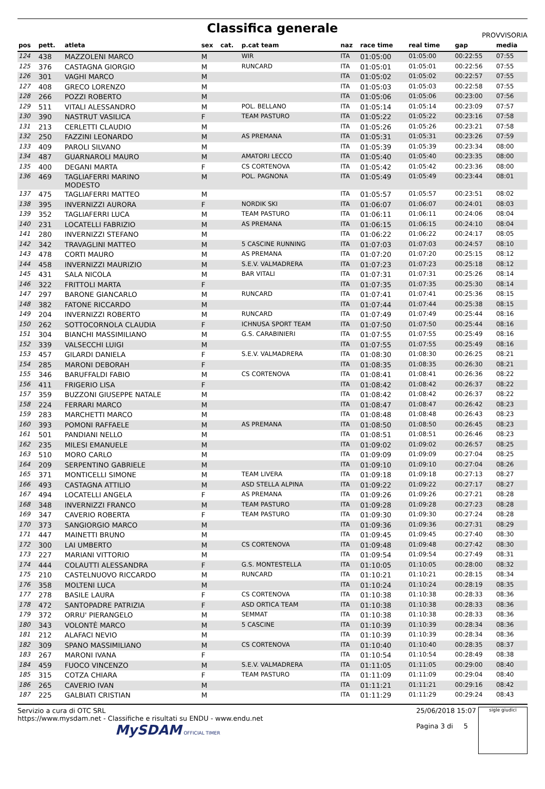Classifica generale
PROVVISORIA
| pos | pett. | atleta | sex | cat. | p.cat team | naz | race time | real time | gap | media |
| --- | --- | --- | --- | --- | --- | --- | --- | --- | --- | --- |
| 124 | 438 | MAZZOLENI MARCO | M | | WIR | ITA | 01:05:00 | 01:05:00 | 00:22:55 | 07:55 |
| 125 | 376 | CASTAGNA GIORGIO | M | | RUNCARD | ITA | 01:05:01 | 01:05:01 | 00:22:56 | 07:55 |
| 126 | 301 | VAGHI MARCO | M | | | ITA | 01:05:02 | 01:05:02 | 00:22:57 | 07:55 |
| 127 | 408 | GRECO LORENZO | M | | | ITA | 01:05:03 | 01:05:03 | 00:22:58 | 07:55 |
| 128 | 266 | POZZI ROBERTO | M | | | ITA | 01:05:06 | 01:05:06 | 00:23:00 | 07:56 |
| 129 | 511 | VITALI ALESSANDRO | M | | POL. BELLANO | ITA | 01:05:14 | 01:05:14 | 00:23:09 | 07:57 |
| 130 | 390 | NASTRUT VASILICA | F | | TEAM PASTURO | ITA | 01:05:22 | 01:05:22 | 00:23:16 | 07:58 |
| 131 | 213 | CERLETTI CLAUDIO | M | | | ITA | 01:05:26 | 01:05:26 | 00:23:21 | 07:58 |
| 132 | 250 | FAZZINI LEONARDO | M | | AS PREMANA | ITA | 01:05:31 | 01:05:31 | 00:23:26 | 07:59 |
| 133 | 409 | PAROLI SILVANO | M | | | ITA | 01:05:39 | 01:05:39 | 00:23:34 | 08:00 |
| 134 | 487 | GUARNAROLI MAURO | M | | AMATORI LECCO | ITA | 01:05:40 | 01:05:40 | 00:23:35 | 08:00 |
| 135 | 400 | DEGANI MARTA | F | | CS CORTENOVA | ITA | 01:05:42 | 01:05:42 | 00:23:36 | 08:00 |
| 136 | 469 | TAGLIAFERRI MARINO MODESTO | M | | POL. PAGNONA | ITA | 01:05:49 | 01:05:49 | 00:23:44 | 08:01 |
| 137 | 475 | TAGLIAFERRI MATTEO | M | | | ITA | 01:05:57 | 01:05:57 | 00:23:51 | 08:02 |
| 138 | 395 | INVERNIZZI AURORA | F | | NORDIK SKI | ITA | 01:06:07 | 01:06:07 | 00:24:01 | 08:03 |
| 139 | 352 | TAGLIAFERRI LUCA | M | | TEAM PASTURO | ITA | 01:06:11 | 01:06:11 | 00:24:06 | 08:04 |
| 140 | 231 | LOCATELLI FABRIZIO | M | | AS PREMANA | ITA | 01:06:15 | 01:06:15 | 00:24:10 | 08:04 |
| 141 | 280 | INVERNIZZI STEFANO | M | | | ITA | 01:06:22 | 01:06:22 | 00:24:17 | 08:05 |
| 142 | 342 | TRAVAGLINI MATTEO | M | | 5 CASCINE RUNNING | ITA | 01:07:03 | 01:07:03 | 00:24:57 | 08:10 |
| 143 | 478 | CORTI MAURO | M | | AS PREMANA | ITA | 01:07:20 | 01:07:20 | 00:25:15 | 08:12 |
| 144 | 458 | INVERNIZZI MAURIZIO | M | | S.E.V. VALMADRERA | ITA | 01:07:23 | 01:07:23 | 00:25:18 | 08:12 |
| 145 | 431 | SALA NICOLA | M | | BAR VITALI | ITA | 01:07:31 | 01:07:31 | 00:25:26 | 08:14 |
| 146 | 322 | FRITTOLI MARTA | F | | | ITA | 01:07:35 | 01:07:35 | 00:25:30 | 08:14 |
| 147 | 297 | BARONE GIANCARLO | M | | RUNCARD | ITA | 01:07:41 | 01:07:41 | 00:25:36 | 08:15 |
| 148 | 382 | FATONE RICCARDO | M | | | ITA | 01:07:44 | 01:07:44 | 00:25:38 | 08:15 |
| 149 | 204 | INVERNIZZI ROBERTO | M | | RUNCARD | ITA | 01:07:49 | 01:07:49 | 00:25:44 | 08:16 |
| 150 | 262 | SOTTOCORNOLA CLAUDIA | F | | ICHNUSA SPORT TEAM | ITA | 01:07:50 | 01:07:50 | 00:25:44 | 08:16 |
| 151 | 304 | BIANCHI MASSIMILIANO | M | | G.S. CARABINIERI | ITA | 01:07:55 | 01:07:55 | 00:25:49 | 08:16 |
| 152 | 339 | VALSECCHI LUIGI | M | | | ITA | 01:07:55 | 01:07:55 | 00:25:49 | 08:16 |
| 153 | 457 | GILARDI DANIELA | F | | S.E.V. VALMADRERA | ITA | 01:08:30 | 01:08:30 | 00:26:25 | 08:21 |
| 154 | 285 | MARONI DEBORAH | F | | | ITA | 01:08:35 | 01:08:35 | 00:26:30 | 08:21 |
| 155 | 346 | BARUFFALDI FABIO | M | | CS CORTENOVA | ITA | 01:08:41 | 01:08:41 | 00:26:36 | 08:22 |
| 156 | 411 | FRIGERIO LISA | F | | | ITA | 01:08:42 | 01:08:42 | 00:26:37 | 08:22 |
| 157 | 359 | BUZZONI GIUSEPPE NATALE | M | | | ITA | 01:08:42 | 01:08:42 | 00:26:37 | 08:22 |
| 158 | 224 | FERRARI MARCO | M | | | ITA | 01:08:47 | 01:08:47 | 00:26:42 | 08:23 |
| 159 | 283 | MARCHETTI MARCO | M | | | ITA | 01:08:48 | 01:08:48 | 00:26:43 | 08:23 |
| 160 | 393 | POMONI RAFFAELE | M | | AS PREMANA | ITA | 01:08:50 | 01:08:50 | 00:26:45 | 08:23 |
| 161 | 501 | PANDIANI NELLO | M | | | ITA | 01:08:51 | 01:08:51 | 00:26:46 | 08:23 |
| 162 | 235 | MILESI EMANUELE | M | | | ITA | 01:09:02 | 01:09:02 | 00:26:57 | 08:25 |
| 163 | 510 | MORO CARLO | M | | | ITA | 01:09:09 | 01:09:09 | 00:27:04 | 08:25 |
| 164 | 209 | SERPENTINO GABRIELE | M | | | ITA | 01:09:10 | 01:09:10 | 00:27:04 | 08:26 |
| 165 | 371 | MONTICELLI SIMONE | M | | TEAM LIVERA | ITA | 01:09:18 | 01:09:18 | 00:27:13 | 08:27 |
| 166 | 493 | CASTAGNA ATTILIO | M | | ASD STELLA ALPINA | ITA | 01:09:22 | 01:09:22 | 00:27:17 | 08:27 |
| 167 | 494 | LOCATELLI ANGELA | F | | AS PREMANA | ITA | 01:09:26 | 01:09:26 | 00:27:21 | 08:28 |
| 168 | 348 | INVERNIZZI FRANCO | M | | TEAM PASTURO | ITA | 01:09:28 | 01:09:28 | 00:27:23 | 08:28 |
| 169 | 347 | CAVERIO ROBERTA | F | | TEAM PASTURO | ITA | 01:09:30 | 01:09:30 | 00:27:24 | 08:28 |
| 170 | 373 | SANGIORGIO MARCO | M | | | ITA | 01:09:36 | 01:09:36 | 00:27:31 | 08:29 |
| 171 | 447 | MAINETTI BRUNO | M | | | ITA | 01:09:45 | 01:09:45 | 00:27:40 | 08:30 |
| 172 | 300 | LAI UMBERTO | M | | CS CORTENOVA | ITA | 01:09:48 | 01:09:48 | 00:27:42 | 08:30 |
| 173 | 227 | MARIANI VITTORIO | M | | | ITA | 01:09:54 | 01:09:54 | 00:27:49 | 08:31 |
| 174 | 444 | COLAUTTI ALESSANDRA | F | | G.S. MONTESTELLA | ITA | 01:10:05 | 01:10:05 | 00:28:00 | 08:32 |
| 175 | 210 | CASTELNUOVO RICCARDO | M | | RUNCARD | ITA | 01:10:21 | 01:10:21 | 00:28:15 | 08:34 |
| 176 | 358 | MOLTENI LUCA | M | | | ITA | 01:10:24 | 01:10:24 | 00:28:19 | 08:35 |
| 177 | 278 | BASILE LAURA | F | | CS CORTENOVA | ITA | 01:10:38 | 01:10:38 | 00:28:33 | 08:36 |
| 178 | 472 | SANTOPADRE PATRIZIA | F | | ASD ORTICA TEAM | ITA | 01:10:38 | 01:10:38 | 00:28:33 | 08:36 |
| 179 | 372 | ORRU' PIERANGELO | M | | SEMMAT | ITA | 01:10:38 | 01:10:38 | 00:28:33 | 08:36 |
| 180 | 343 | VOLONTÈ MARCO | M | | 5 CASCINE | ITA | 01:10:39 | 01:10:39 | 00:28:34 | 08:36 |
| 181 | 212 | ALAFACI NEVIO | M | | | ITA | 01:10:39 | 01:10:39 | 00:28:34 | 08:36 |
| 182 | 309 | SPANO MASSIMILIANO | M | | CS CORTENOVA | ITA | 01:10:40 | 01:10:40 | 00:28:35 | 08:37 |
| 183 | 267 | MARONI IVANA | F | | | ITA | 01:10:54 | 01:10:54 | 00:28:49 | 08:38 |
| 184 | 459 | FUOCO VINCENZO | M | | S.E.V. VALMADRERA | ITA | 01:11:05 | 01:11:05 | 00:29:00 | 08:40 |
| 185 | 315 | COTZA CHIARA | F | | TEAM PASTURO | ITA | 01:11:09 | 01:11:09 | 00:29:04 | 08:40 |
| 186 | 265 | CAVERIO IVAN | M | | | ITA | 01:11:21 | 01:11:21 | 00:29:16 | 08:42 |
| 187 | 225 | GALBIATI CRISTIAN | M | | | ITA | 01:11:29 | 01:11:29 | 00:29:24 | 08:43 |
Servizio a cura di OTC SRL
https://www.mysdam.net - Classifiche e risultati su ENDU - www.endu.net
MySDAM OFFICIAL TIMER
25/06/2018 15:07
Pagina 3 di 5
sigle giudici